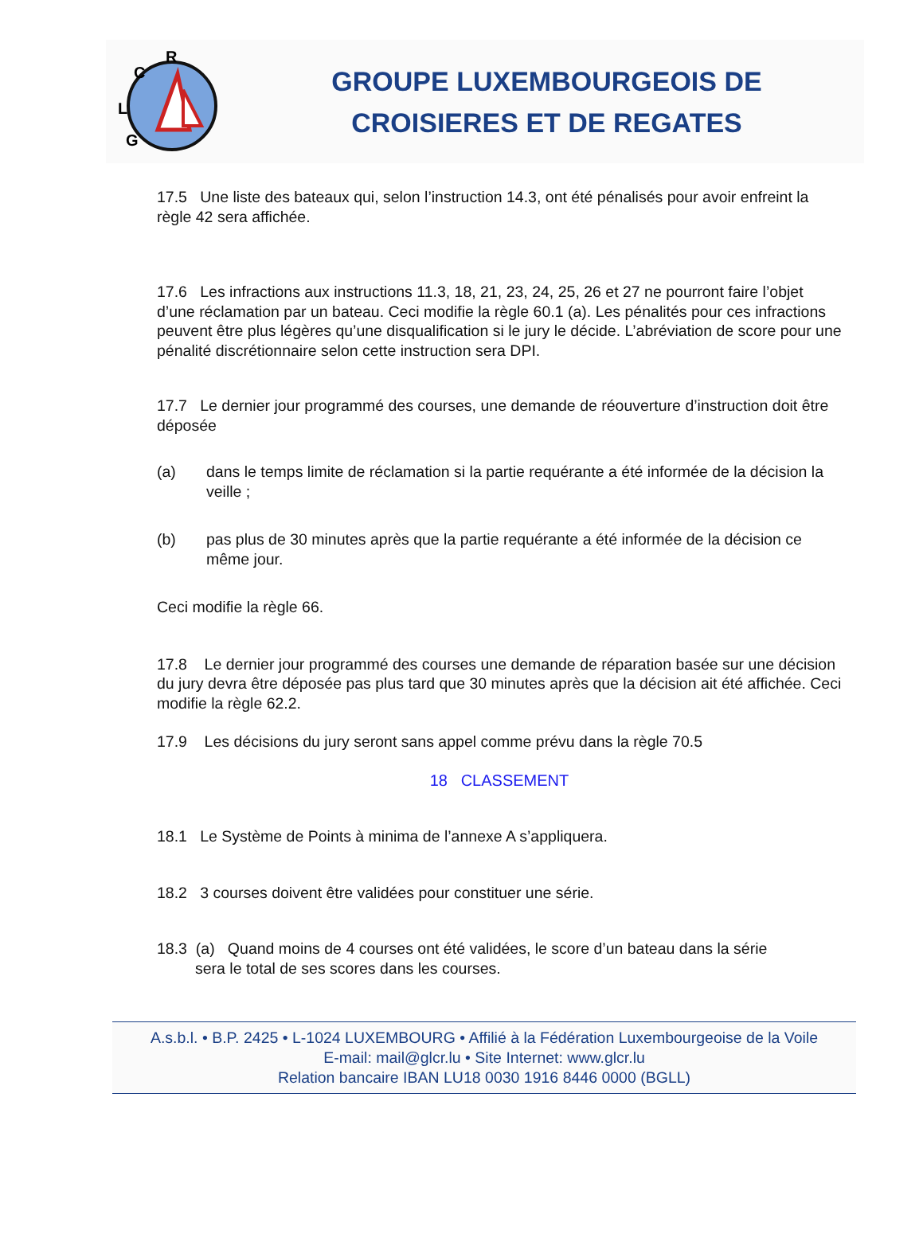R
C
L
G
GROUPE LUXEMBOURGEOIS DE
CROISIERES ET DE REGATES
17.5 Une liste des bateaux qui, selon l’instruction 14.3, ont été pénalisés pour avoir enfreint la règle 42 sera affichée.
17.6 Les infractions aux instructions 11.3, 18, 21, 23, 24, 25, 26 et 27 ne pourront faire l’objet d’une réclamation par un bateau. Ceci modifie la règle 60.1 (a). Les pénalités pour ces infractions peuvent être plus légères qu’une disqualification si le jury le décide. L’abréviation de score pour une pénalité discrétionnaire selon cette instruction sera DPI.
17.7 Le dernier jour programmé des courses, une demande de réouverture d’instruction doit être déposée
(a) dans le temps limite de réclamation si la partie requérante a été informée de la décision la veille ;
(b) pas plus de 30 minutes après que la partie requérante a été informée de la décision ce même jour.
Ceci modifie la règle 66.
17.8 Le dernier jour programmé des courses une demande de réparation basée sur une décision du jury devra être déposée pas plus tard que 30 minutes après que la décision ait été affichée. Ceci modifie la règle 62.2.
17.9 Les décisions du jury seront sans appel comme prévu dans la règle 70.5
18 CLASSEMENT
18.1 Le Système de Points à minima de l’annexe A s’appliquera.
18.2 3 courses doivent être validées pour constituer une série.
18.3 (a) Quand moins de 4 courses ont été validées, le score d’un bateau dans la série
sera le total de ses scores dans les courses.
A.s.b.l. • B.P. 2425 • L-1024 LUXEMBOURG • Affilié à la Fédération Luxembourgeoise de la Voile
E-mail: mail@glcr.lu • Site Internet: www.glcr.lu
Relation bancaire IBAN LU18 0030 1916 8446 0000 (BGLL)